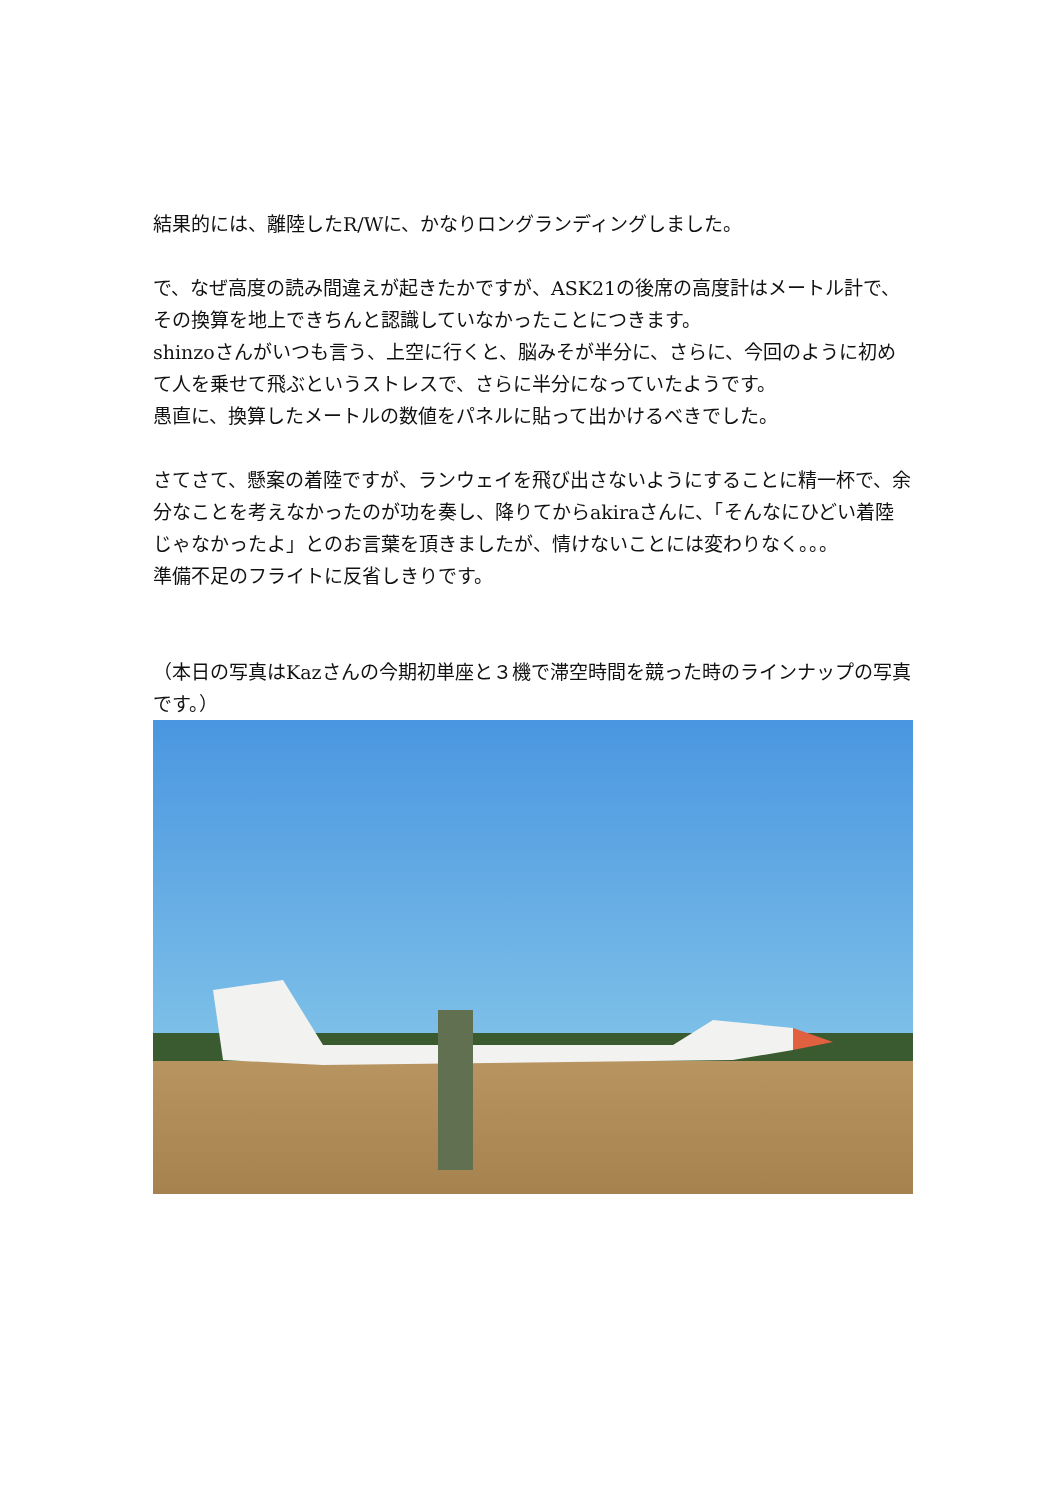結果的には、離陸したR/Wに、かなりロングランディングしました。
で、なぜ高度の読み間違えが起きたかですが、ASK21の後席の高度計はメートル計で、その換算を地上できちんと認識していなかったことにつきます。
shinzoさんがいつも言う、上空に行くと、脳みそが半分に、さらに、今回のように初めて人を乗せて飛ぶというストレスで、さらに半分になっていたようです。
愚直に、換算したメートルの数値をパネルに貼って出かけるべきでした。
さてさて、懸案の着陸ですが、ランウェイを飛び出さないようにすることに精一杯で、余分なことを考えなかったのが功を奏し、降りてからakiraさんに、「そんなにひどい着陸じゃなかったよ」とのお言葉を頂きましたが、情けないことには変わりなく。。。
準備不足のフライトに反省しきりです。
（本日の写真はKazさんの今期初単座と３機で滞空時間を競った時のラインナップの写真です。）